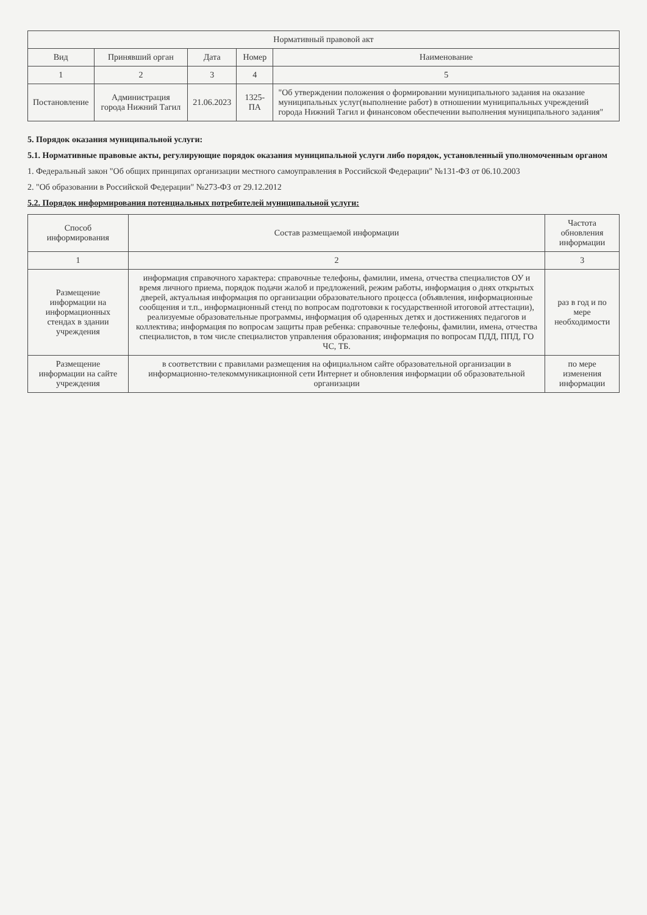| Нормативный правовой акт | | | | |
| --- | --- | --- | --- | --- |
| Вид | Принявший орган | Дата | Номер | Наименование |
| 1 | 2 | 3 | 4 | 5 |
| Постановление | Администрация города Нижний Тагил | 21.06.2023 | 1325-ПА | "Об утверждении положения о формировании муниципального задания на оказание муниципальных услуг(выполнение работ) в отношении муниципальных учреждений города Нижний Тагил и финансовом обеспечении выполнения муниципального задания" |
5. Порядок оказания муниципальной услуги:
5.1. Нормативные правовые акты, регулирующие порядок оказания муниципальной услуги либо порядок, установленный уполномоченным органом
1. Федеральный закон "Об общих принципах организации местного самоуправления в Российской Федерации" №131-ФЗ от 06.10.2003
2. "Об образовании в Российской Федерации" №273-ФЗ от 29.12.2012
5.2. Порядок информирования потенциальных потребителей муниципальной услуги:
| Способ информирования | Состав размещаемой информации | Частота обновления информации |
| --- | --- | --- |
| 1 | 2 | 3 |
| Размещение информации на информационных стендах в здании учреждения | информация справочного характера: справочные телефоны, фамилии, имена, отчества специалистов ОУ и время личного приема, порядок подачи жалоб и предложений, режим работы, информация о днях открытых дверей, актуальная информация по организации образовательного процесса (объявления, информационные сообщения и т.п., информационный стенд по вопросам подготовки к государственной итоговой аттестации), реализуемые образовательные программы, информация об одаренных детях и достижениях педагогов и коллектива; информация по вопросам защиты прав ребенка: справочные телефоны, фамилии, имена, отчества специалистов, в том числе специалистов управления образования; информация по вопросам ПДД, ППД, ГО ЧС, ТБ. | раз в год и по мере необходимости |
| Размещение информации на сайте учреждения | в соответствии с правилами размещения на официальном сайте образовательной организации в информационно-телекоммуникационной сети Интернет и обновления информации об образовательной организации | по мере изменения информации |